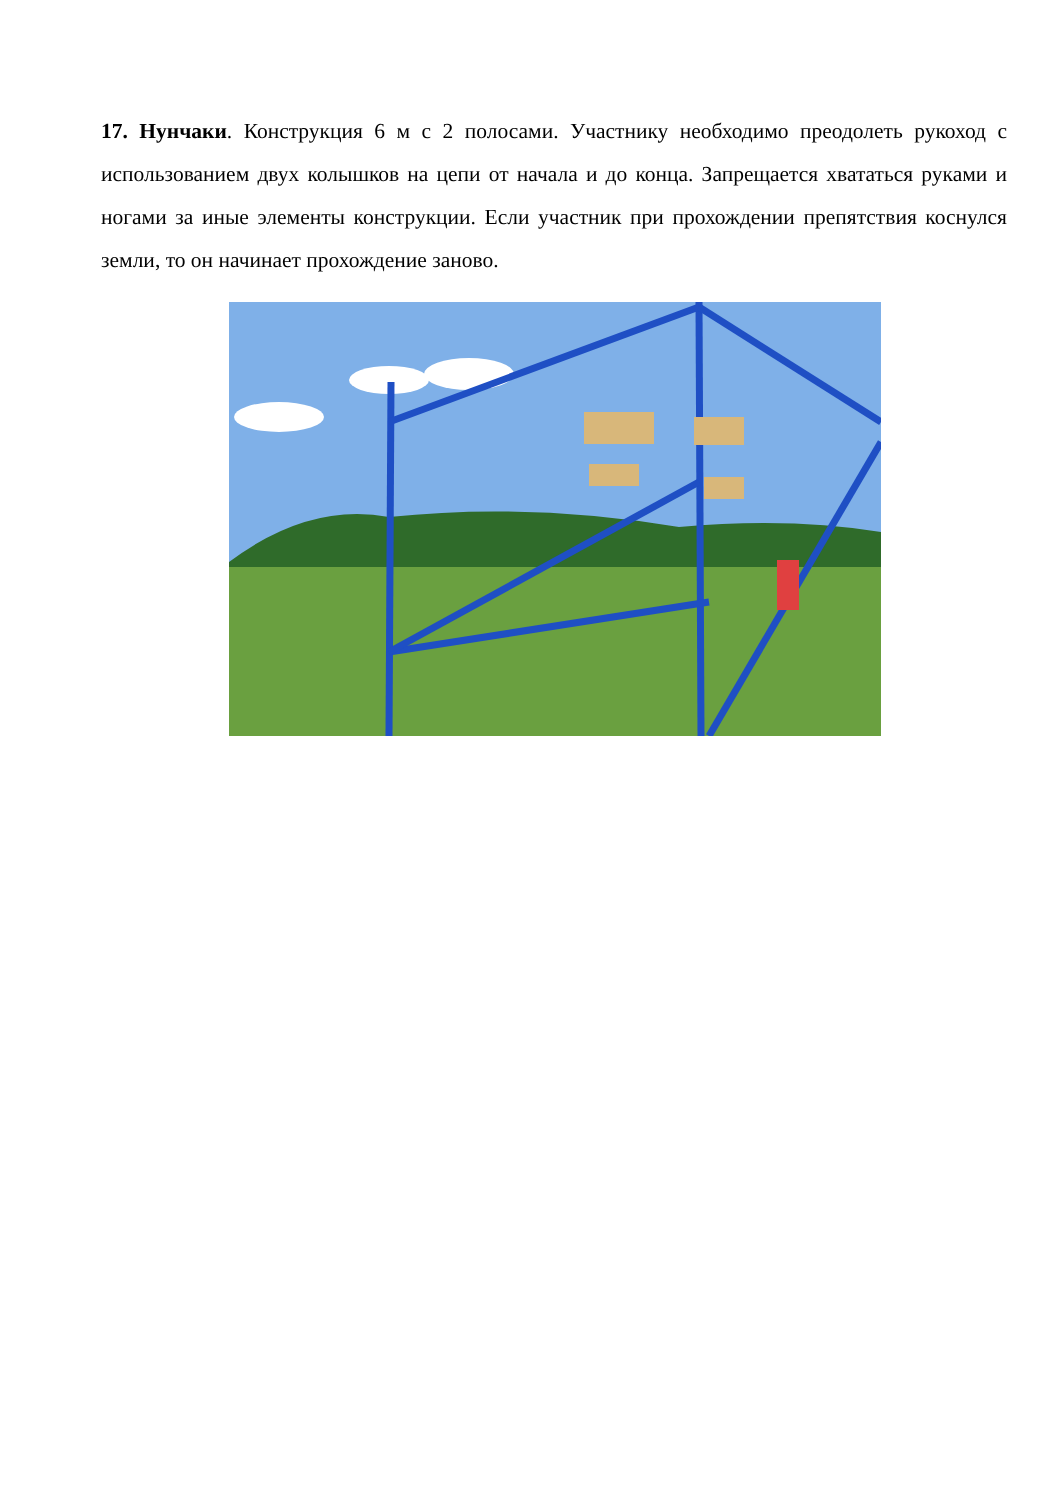17. Нунчаки. Конструкция 6 м с 2 полосами. Участнику необходимо преодолеть рукоход с использованием двух колышков на цепи от начала и до конца. Запрещается хвататься руками и ногами за иные элементы конструкции. Если участник при прохождении препятствия коснулся земли, то он начинает прохождение заново.